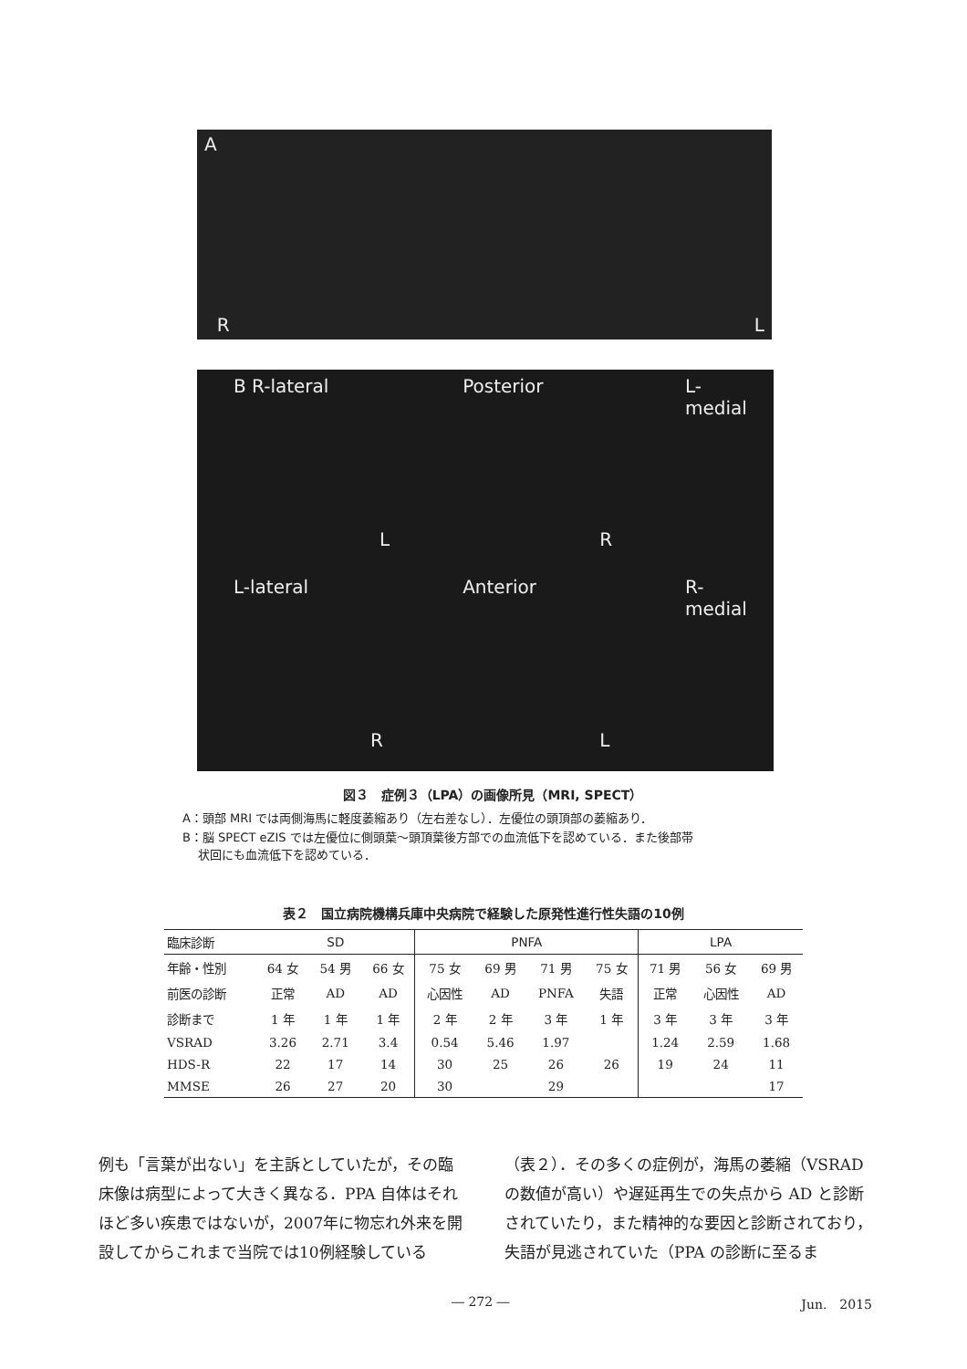A R L
B R-lateral
L
Posterior
R
L-medial
L-lateral
R
Anterior
L
R-medial
図３　症例３（LPA）の画像所見（MRI, SPECT）
A：頭部 MRI では両側海馬に軽度萎縮あり（左右差なし）．左優位の頭頂部の萎縮あり．
B：脳 SPECT eZIS では左優位に側頭葉〜頭頂葉後方部での血流低下を認めている．また後部帯
　 状回にも血流低下を認めている．
表２　国立病院機構兵庫中央病院で経験した原発性進行性失語の10例
| 臨床診断 | SD | | | PNFA | | | | LPA | | |
| --- | --- | --- | --- | --- | --- | --- | --- | --- | --- | --- |
| 年齢・性別 | 64 女 | 54 男 | 66 女 | 75 女 | 69 男 | 71 男 | 75 女 | 71 男 | 56 女 | 69 男 |
| 前医の診断 | 正常 | AD | AD | 心因性 | AD | PNFA | 失語 | 正常 | 心因性 | AD |
| 診断まで | 1 年 | 1 年 | 1 年 | 2 年 | 2 年 | 3 年 | 1 年 | 3 年 | 3 年 | 3 年 |
| VSRAD | 3.26 | 2.71 | 3.4 | 0.54 | 5.46 | 1.97 | | 1.24 | 2.59 | 1.68 |
| HDS-R | 22 | 17 | 14 | 30 | 25 | 26 | 26 | 19 | 24 | 11 |
| MMSE | 26 | 27 | 20 | 30 | | 29 | | | | 17 |
例も「言葉が出ない」を主訴としていたが，その臨床像は病型によって大きく異なる．PPA 自体はそれほど多い疾患ではないが，2007年に物忘れ外来を開設してからこれまで当院では10例経験している
（表２）．その多くの症例が，海馬の萎縮（VSRAD の数値が高い）や遅延再生での失点から AD と診断されていたり，また精神的な要因と診断されており，失語が見逃されていた（PPA の診断に至るま
― 272 ― Jun.　2015